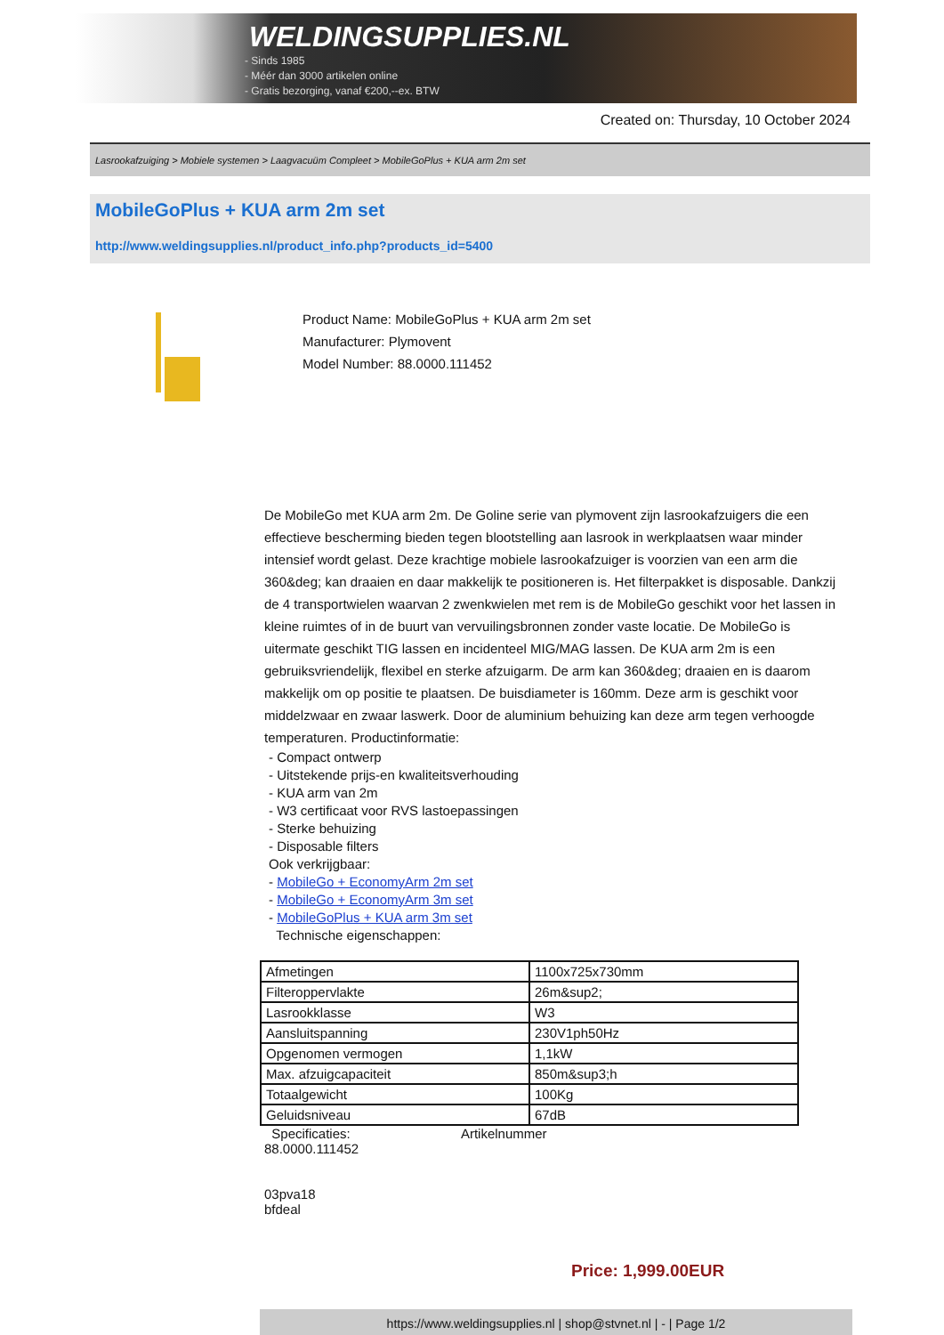WELDINGSUPPLIES.NL
- Sinds 1985
- Méér dan 3000 artikelen online
- Gratis bezorging, vanaf €200,--ex. BTW
Created on: Thursday, 10 October 2024
Lasrookafzuiging > Mobiele systemen > Laagvacuüm Compleet > MobileGoPlus + KUA arm 2m set
MobileGoPlus + KUA arm 2m set
http://www.weldingsupplies.nl/product_info.php?products_id=5400
Product Name: MobileGoPlus + KUA arm 2m set
Manufacturer: Plymovent
Model Number: 88.0000.111452
De MobileGo met KUA arm 2m. De Goline serie van plymovent zijn lasrookafzuigers die een effectieve bescherming bieden tegen blootstelling aan lasrook in werkplaatsen waar minder intensief wordt gelast. Deze krachtige mobiele lasrookafzuiger is voorzien van een arm die 360&deg; kan draaien en daar makkelijk te positioneren is. Het filterpakket is disposable. Dankzij de 4 transportwielen waarvan 2 zwenkwielen met rem is de MobileGo geschikt voor het lassen in kleine ruimtes of in de buurt van vervuilingsbronnen zonder vaste locatie. De MobileGo is uitermate geschikt TIG lassen en incidenteel MIG/MAG lassen. De KUA arm 2m is een gebruiksvriendelijk, flexibel en sterke afzuigarm. De arm kan 360&deg; draaien en is daarom makkelijk om op positie te plaatsen. De buisdiameter is 160mm. Deze arm is geschikt voor middelzwaar en zwaar laswerk. Door de aluminium behuizing kan deze arm tegen verhoogde temperaturen. Productinformatie:
- Compact ontwerp
- Uitstekende prijs-en kwaliteitsverhouding
- KUA arm van 2m
- W3 certificaat voor RVS lastoepassingen
- Sterke behuizing
- Disposable filters
Ook verkrijgbaar:
- MobileGo + EconomyArm 2m set
- MobileGo + EconomyArm 3m set
- MobileGoPlus + KUA arm 3m set
Technische eigenschappen:
| Afmetingen | 1100x725x730mm |
| Filteroppervlakte | 26m&sup2; |
| Lasrookklasse | W3 |
| Aansluitspanning | 230V1ph50Hz |
| Opgenomen vermogen | 1,1kW |
| Max. afzuigcapaciteit | 850m&sup3;h |
| Totaalgewicht | 100Kg |
| Geluidsniveau | 67dB |
Specificaties: Artikelnummer
88.0000.111452
03pva18
bfdeal
Price: 1,999.00EUR
https://www.weldingsupplies.nl | shop@stvnet.nl | - | Page 1/2